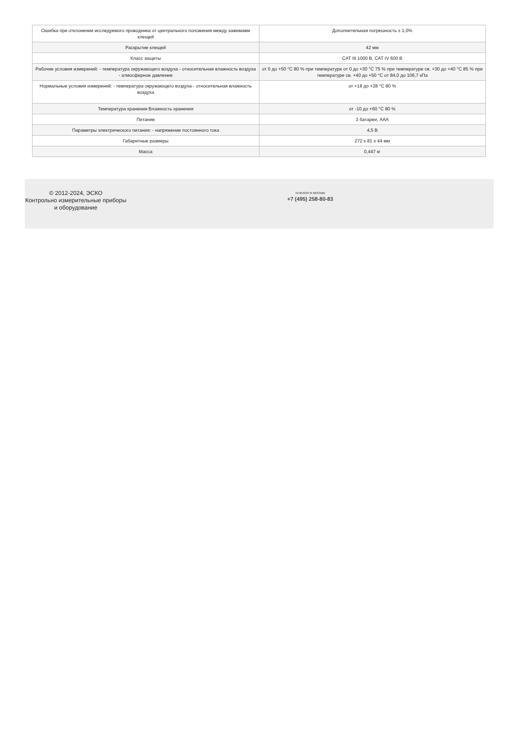| Ошибка при отклонении исследуемого проводника от центрального положения между зажимами клещей | Дополнительная погрешность ± 1,0% |
| Раскрытие клещей | 42 мм |
| Класс защиты | CAT III 1000 В, CAT IV 600 В |
| Рабочие условия измерений: - температура окружающего воздуха - относительная влажность воздуха - атмосферное давление | от 0 до +50 °С 80 % при температуре от 0 до +30 °С 75 % при температуре св. +30 до +40 °С 85 % при температуре св. +40 до +50 °С от 84,0 до 106,7 кПа |
| Нормальные условия измерений: - температура окружающего воздуха - относительная влажность воздуха | от +18 до +28 °С 80 % |
| Температура хранения Влажность хранения | от -10 до +60 °С 80 % |
| Питание | 3 батареи, ААА |
| Параметры электрического питания: - напряжение постоянного тока | 4,5 В |
| Габаритные размеры | 272 x 81 x 44 мм |
| Масса | 0,447 кг |
© 2012-2024, ЭСКО
Контрольно измерительные приборы и оборудование
ТЕЛЕФОН В МОСКВЕ
+7 (495) 258-80-83